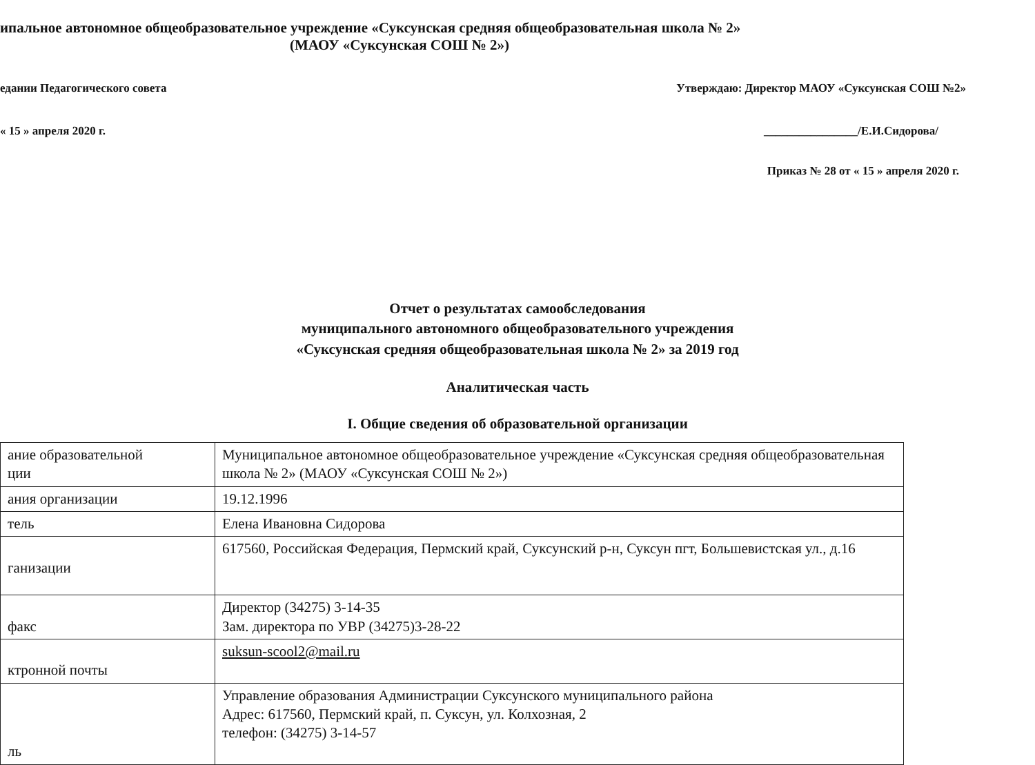ипальное автономное общеобразовательное учреждение «Суксунская средняя общеобразовательная школа № 2»
(МАОУ «Суксунская СОШ № 2»)
едании Педагогического совета Утверждаю: Директор МАОУ «Суксунская СОШ №2»
« 15 » апреля 2020 г. ________________/Е.И.Сидорова/
Приказ № 28 от « 15 » апреля 2020 г.
Отчет о результатах самообследования
муниципального автономного общеобразовательного учреждения
«Суксунская средняя общеобразовательная школа № 2» за 2019 год
Аналитическая часть
I. Общие сведения об образовательной организации
| ание образовательной ции | Муниципальное автономное общеобразовательное учреждение «Суксунская средняя общеобразовательная школа № 2» (МАОУ «Суксунская СОШ № 2») |
| ания организации | 19.12.1996 |
| тель | Елена Ивановна Сидорова |
| ганизации | 617560, Российская Федерация, Пермский край, Суксунский р-н, Суксун пгт, Большевистская ул., д.16 |
| факс | Директор (34275) 3-14-35 Зам. директора по УВР (34275)3-28-22 |
| ктронной почты | suksun-scool2@mail.ru |
| ль | Управление образования Администрации Суксунского муниципального района Адрес: 617560, Пермский край, п. Суксун, ул. Колхозная, 2 телефон: (34275) 3-14-57 |